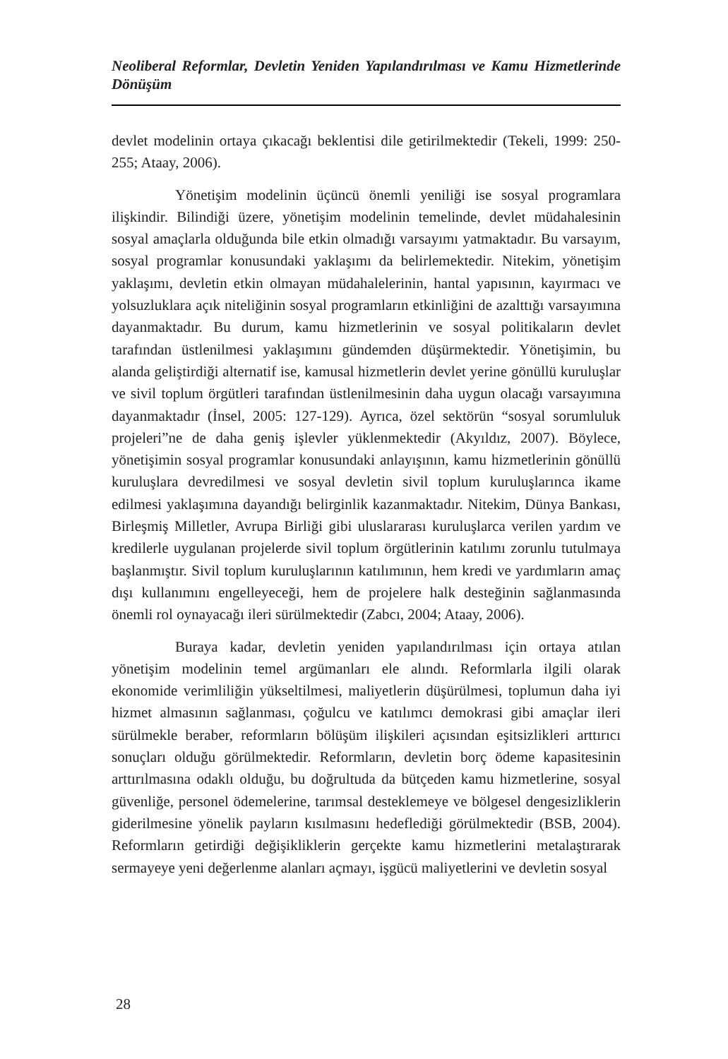Neoliberal Reformlar, Devletin Yeniden Yapılandırılması ve Kamu Hizmetlerinde Dönüşüm
devlet modelinin ortaya çıkacağı beklentisi dile getirilmektedir (Tekeli, 1999: 250-255; Ataay, 2006).
Yönetişim modelinin üçüncü önemli yeniliği ise sosyal programlara ilişkindir. Bilindiği üzere, yönetişim modelinin temelinde, devlet müdahalesinin sosyal amaçlarla olduğunda bile etkin olmadığı varsayımı yatmaktadır. Bu varsayım, sosyal programlar konusundaki yaklaşımı da belirlemektedir. Nitekim, yönetişim yaklaşımı, devletin etkin olmayan müdahalelerinin, hantal yapısının, kayırmacı ve yolsuzluklara açık niteliğinin sosyal programların etkinliğini de azalttığı varsayımına dayanmaktadır. Bu durum, kamu hizmetlerinin ve sosyal politikaların devlet tarafından üstlenilmesi yaklaşımını gündemden düşürmektedir. Yönetişimin, bu alanda geliştirdiği alternatif ise, kamusal hizmetlerin devlet yerine gönüllü kuruluşlar ve sivil toplum örgütleri tarafından üstlenilmesinin daha uygun olacağı varsayımına dayanmaktadır (İnsel, 2005: 127-129). Ayrıca, özel sektörün “sosyal sorumluluk projeleri”ne de daha geniş işlevler yüklenmektedir (Akyıldız, 2007). Böylece, yönetişimin sosyal programlar konusundaki anlayışının, kamu hizmetlerinin gönüllü kuruluşlara devredilmesi ve sosyal devletin sivil toplum kuruluşlarınca ikame edilmesi yaklaşımına dayandığı belirginlik kazanmaktadır. Nitekim, Dünya Bankası, Birleşmiş Milletler, Avrupa Birliği gibi uluslararası kuruluşlarca verilen yardım ve kredilerle uygulanan projelerde sivil toplum örgütlerinin katılımı zorunlu tutulmaya başlanmıştır. Sivil toplum kuruluşlarının katılımının, hem kredi ve yardımların amaç dışı kullanımını engelleyeceği, hem de projelere halk desteğinin sağlanmasında önemli rol oynayacağı ileri sürülmektedir (Zabcı, 2004; Ataay, 2006).
Buraya kadar, devletin yeniden yapılandırılması için ortaya atılan yönetişim modelinin temel argümanları ele alındı. Reformlarla ilgili olarak ekonomide verimliliğin yükseltilmesi, maliyetlerin düşürülmesi, toplumun daha iyi hizmet almasının sağlanması, çoğulcu ve katılımcı demokrasi gibi amaçlar ileri sürülmekle beraber, reformların bölüşüm ilişkileri açısından eşitsizlikleri arttırıcı sonuçları olduğu görülmektedir. Reformların, devletin borç ödeme kapasitesinin arttırılmasına odaklı olduğu, bu doğrultuda da bütçeden kamu hizmetlerine, sosyal güvenliğe, personel ödemelerine, tarımsal desteklemeye ve bölgesel dengesizliklerin giderilmesine yönelik payların kısılmasını hedeflediği görülmektedir (BSB, 2004). Reformların getirdiği değişikliklerin gerçekte kamu hizmetlerini metalaştırarak sermayeye yeni değerlenme alanları açmayı, işgücü maliyetlerini ve devletin sosyal
28